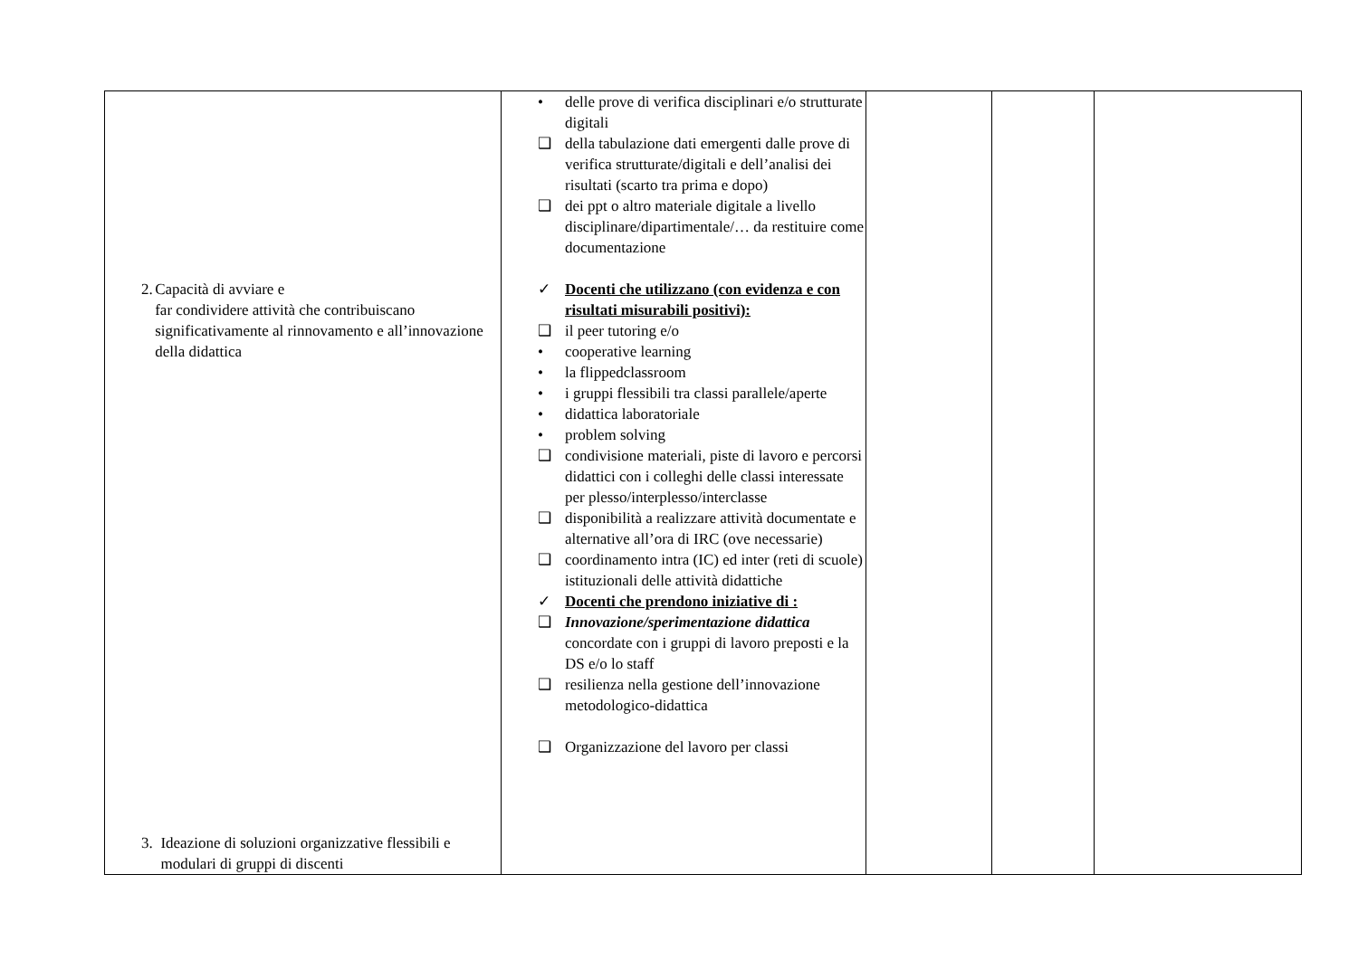| 2. Capacità di avviare e far condividere attività che contribuiscano significativamente al rinnovamento e all’innovazione della didattica 3. Ideazione di soluzioni organizzative flessibili e modulari di gruppi di discenti | • delle prove di verifica disciplinari e/o strutturate digitali ❑ della tabulazione dati emergenti dalle prove di verifica strutturate/digitali e dell’analisi dei risultati (scarto tra prima e dopo) ❑ dei ppt o altro materiale digitale a livello disciplinare/dipartimentale/… da restituire come documentazione ✓ Docenti che utilizzano (con evidenza e con risultati misurabili positivi): ❑ il peer tutoring e/o • cooperative learning • la flippedclassroom • i gruppi flessibili tra classi parallele/aperte • didattica laboratoriale • problem solving ❑ condivisione materiali, piste di lavoro e percorsi didattici con i colleghi delle classi interessate per plesso/interplesso/interclasse ❑ disponibilità a realizzare attività documentate e alternative all’ora di IRC (ove necessarie) ❑ coordinamento intra (IC) ed inter (reti di scuole) istituzionali delle attività didattiche ✓ Docenti che prendono iniziative di : ❑ Innovazione/sperimentazione didattica concordate con i gruppi di lavoro preposti e la DS e/o lo staff ❑ resilienza nella gestione dell’innovazione metodologico-didattica ❑ Organizzazione del lavoro per classi | | | |